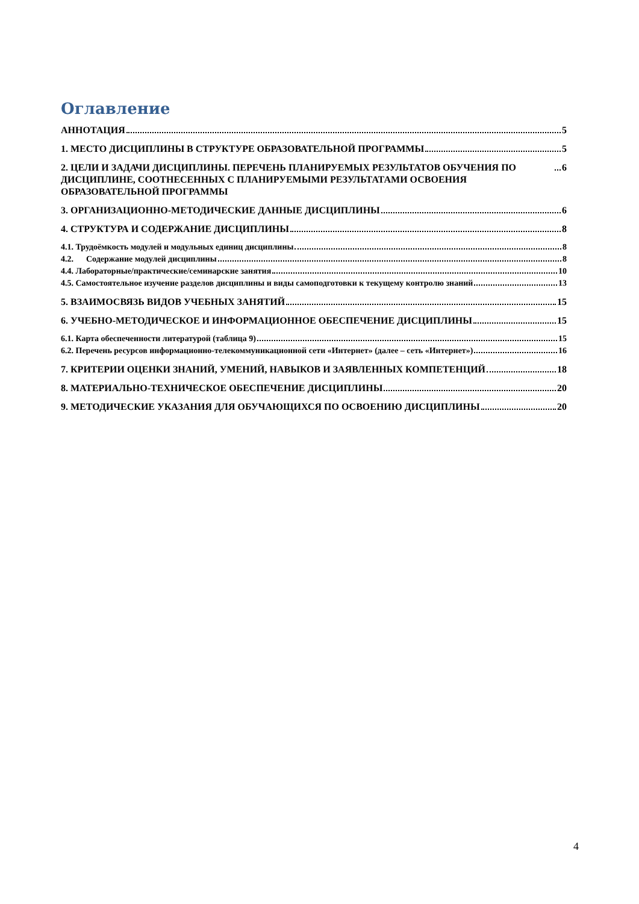Оглавление
АННОТАЦИЯ 5
1. МЕСТО ДИСЦИПЛИНЫ В СТРУКТУРЕ ОБРАЗОВАТЕЛЬНОЙ ПРОГРАММЫ 5
2. ЦЕЛИ И ЗАДАЧИ ДИСЦИПЛИНЫ. ПЕРЕЧЕНЬ ПЛАНИРУЕМЫХ РЕЗУЛЬТАТОВ ОБУЧЕНИЯ ПО ДИСЦИПЛИНЕ, СООТНЕСЕННЫХ С ПЛАНИРУЕМЫМИ РЕЗУЛЬТАТАМИ ОСВОЕНИЯ ОБРАЗОВАТЕЛЬНОЙ ПРОГРАММЫ 6
3. ОРГАНИЗАЦИОННО-МЕТОДИЧЕСКИЕ ДАННЫЕ ДИСЦИПЛИНЫ 6
4. СТРУКТУРА И СОДЕРЖАНИЕ ДИСЦИПЛИНЫ 8
4.1. Трудоёмкость модулей и модульных единиц дисциплины 8
4.2. Содержание модулей дисциплины 8
4.4. Лабораторные/практические/семинарские занятия 10
4.5. Самостоятельное изучение разделов дисциплины и виды самоподготовки к текущему контролю знаний 13
5. ВЗАИМОСВЯЗЬ ВИДОВ УЧЕБНЫХ ЗАНЯТИЙ 15
6. УЧЕБНО-МЕТОДИЧЕСКОЕ И ИНФОРМАЦИОННОЕ ОБЕСПЕЧЕНИЕ ДИСЦИПЛИНЫ 15
6.1. Карта обеспеченности литературой (таблица 9) 15
6.2. Перечень ресурсов информационно-телекоммуникационной сети «Интернет» (далее – сеть «Интернет») 16
7. КРИТЕРИИ ОЦЕНКИ ЗНАНИЙ, УМЕНИЙ, НАВЫКОВ И ЗАЯВЛЕННЫХ КОМПЕТЕНЦИЙ 18
8. МАТЕРИАЛЬНО-ТЕХНИЧЕСКОЕ ОБЕСПЕЧЕНИЕ ДИСЦИПЛИНЫ 20
9. МЕТОДИЧЕСКИЕ УКАЗАНИЯ ДЛЯ ОБУЧАЮЩИХСЯ ПО ОСВОЕНИЮ ДИСЦИПЛИНЫ 20
4